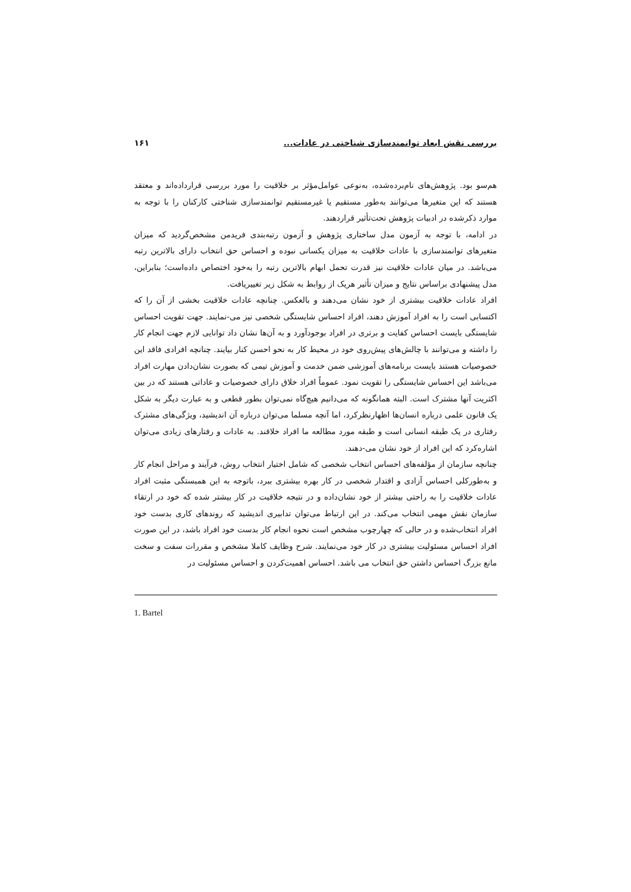بررسی نقش ابعاد توانمندسازی شناختی در عادات... ۱۶۱
هم‌سو بود. پژوهش‌های نام‌برده‌شده، به‌نوعی عوامل‌مؤثر بر خلاقیت را مورد بررسی قرارداده‌اند و معتقد هستند که این متغیرها می‌توانند به‌طور مستقیم یا غیرمستقیم توانمندسازی شناختی کارکنان را با توجه به موارد ذکرشده در ادبیات پژوهش تحت‌تأثیر قراردهند.
در ادامه، با توجه به آزمون مدل ساختاری پژوهش و آزمون رتبه‌بندی فریدمن مشخص‌گردید که میزان متغیرهای توانمندسازی با عادات خلاقیت به میزان یکسانی نبوده و احساس حق انتخاب دارای بالاترین رتبه می‌باشد. در میان عادات خلاقیت نیز قدرت تحمل ابهام بالاترین رتبه را به‌خود اختصاص داده‌است؛ بنابراین، مدل پیشنهادی براساس نتایج و میزان تأثیر هریک از روابط به شکل زیر تغییریافت.
افراد عادات خلاقیت بیشتری از خود نشان می‌دهند و بالعکس. چنانچه عادات خلاقیت بخشی از آن را که اکتسابی است را به افراد آموزش دهند، افراد احساس شایستگی شخصی نیز می-نمایند. جهت تقویت احساس شایستگی بایست احساس کفایت و برتری در افراد بوجودآورد و به آن‌ها نشان داد توانایی لازم جهت انجام کار را داشته و می‌توانند با چالش‌های پیش‌روی خود در محیط کار به نحو احسن کنار بیایند. چنانچه افرادی فاقد این خصوصیات هستند بایست برنامه‌های آموزشی ضمن خدمت و آموزش تیمی که بصورت نشان‌دادن مهارت افراد می‌باشد این احساس شایستگی را تقویت نمود. عموماً افراد خلاق دارای خصوصیات و عاداتی هستند که در بین اکثریت آنها مشترک است. البته همانگونه که می‌دانیم هیچ‌گاه نمی‌توان بطور قطعی و به عبارت دیگر به شکل یک قانون علمی درباره انسان‌ها اظهارنظرکرد، اما آنچه مسلما می‌توان درباره آن اندیشید، ویژگی‌های مشترک رفتاری در یک طبقه انسانی است و طبقه مورد مطالعه ما افراد خلاقند. به عادات و رفتارهای زیادی می‌توان اشاره‌کرد که این افراد از خود نشان می-دهند.
چنانچه سازمان از مؤلفه‌های احساس انتخاب شخصی که شامل اختیار انتخاب روش، فرآیند و مراحل انجام کار و به‌طورکلی احساس آزادی و اقتدار شخصی در کار بهره بیشتری ببرد، باتوجه به این همبستگی مثبت افراد عادات خلاقیت را به راحتی بیشتر از خود نشان‌داده و در نتیجه خلاقیت در کار بیشتر شده که خود در ارتقاء سازمان نقش مهمی انتخاب می‌کند. در این ارتباط می‌توان تدابیری اندیشید که روندهای کاری بدست خود افراد انتخاب‌شده و در حالی که چهارچوب مشخص است نحوه انجام کار بدست خود افراد باشد، در این صورت افراد احساس مسئولیت بیشتری در کار خود می‌نمایند. شرح وظایف کاملا مشخص و مقررات سفت و سخت مانع بزرگ احساس داشتن حق انتخاب می باشد. احساس اهمیت‌کردن و احساس مسئولیت در
1. Bartel